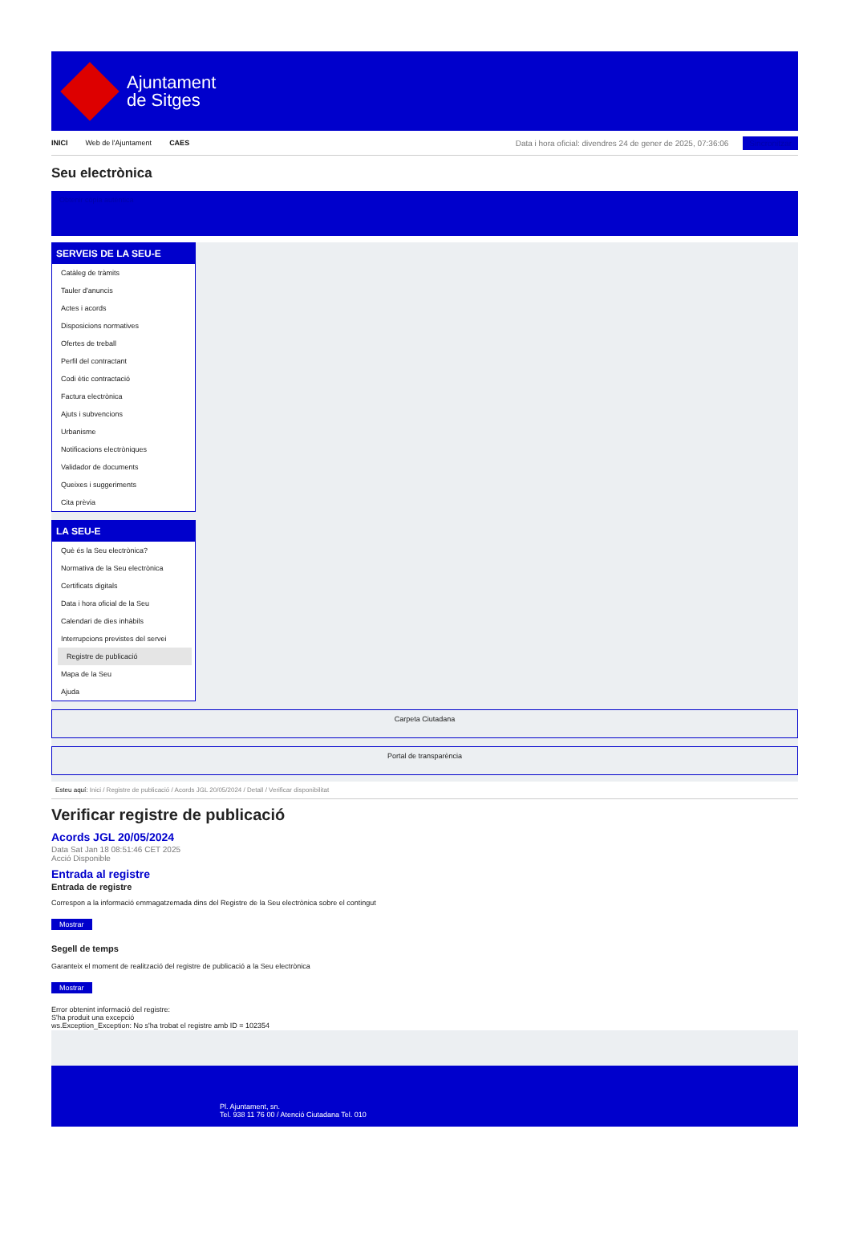Ajuntament
de Sitges
INICI Web de l'Ajuntament CAES
Data i hora oficial: divendres 24 de gener de 2025, 07:36:06 Sincronitzar
Seu electrònica
Obtenir còpia autèntica
SERVEIS DE LA SEU-E
Catàleg de tràmits
Tauler d'anuncis
Actes i acords
Disposicions normatives
Ofertes de treball
Perfil del contractant
Codi ètic contractació
Factura electrònica
Ajuts i subvencions
Urbanisme
Notificacions electròniques
Validador de documents
Queixes i suggeriments
Cita prèvia
LA SEU-E
Què és la Seu electrònica?
Normativa de la Seu electrònica
Certificats digitals
Data i hora oficial de la Seu
Calendari de dies inhàbils
Interrupcions previstes del servei
Registre de publicació
Mapa de la Seu
Ajuda
Carpeta Ciutadana
Portal de transparència
Esteu aquí: Inici / Registre de publicació / Acords JGL 20/05/2024 / Detall / Verificar disponibilitat
Verificar registre de publicació
Acords JGL 20/05/2024
Data Sat Jan 18 08:51:46 CET 2025
Acció Disponible
Entrada al registre
Entrada de registre
Correspon a la informació emmagatzemada dins del Registre de la Seu electrònica sobre el contingut
Mostrar
Segell de temps
Garanteix el moment de realització del registre de publicació a la Seu electrònica
Mostrar
Error obtenint informació del registre:
S'ha produit una excepció
ws.Exception_Exception: No s'ha trobat el registre amb ID = 102354
Pl. Ajuntament, sn.
Tel. 938 11 76 00 / Atenció Ciutadana Tel. 010